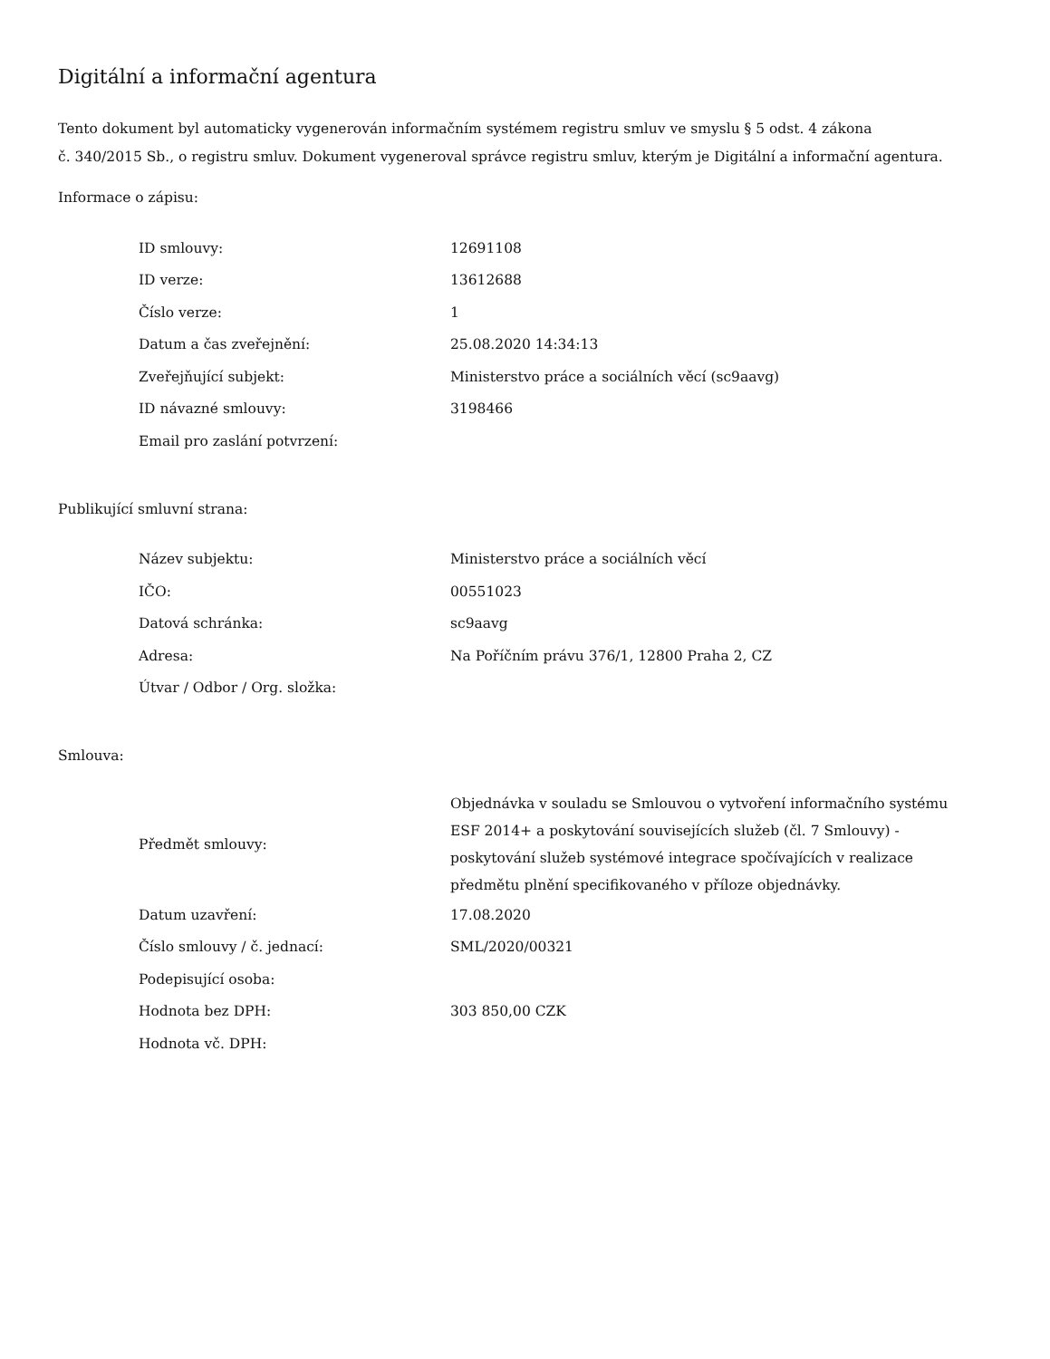Digitální a informační agentura
Tento dokument byl automaticky vygenerován informačním systémem registru smluv ve smyslu § 5 odst. 4 zákona
č. 340/2015 Sb., o registru smluv. Dokument vygeneroval správce registru smluv, kterým je Digitální a informační agentura.
Informace o zápisu:
| ID smlouvy: | 12691108 |
| ID verze: | 13612688 |
| Číslo verze: | 1 |
| Datum a čas zveřejnění: | 25.08.2020 14:34:13 |
| Zveřejňující subjekt: | Ministerstvo práce a sociálních věcí (sc9aavg) |
| ID návazné smlouvy: | 3198466 |
| Email pro zaslání potvrzení: | |
Publikující smluvní strana:
| Název subjektu: | Ministerstvo práce a sociálních věcí |
| IČO: | 00551023 |
| Datová schránka: | sc9aavg |
| Adresa: | Na Poříčním právu 376/1, 12800 Praha 2, CZ |
| Útvar / Odbor / Org. složka: | |
Smlouva:
| Předmět smlouvy: | Objednávka v souladu se Smlouvou o vytvoření informačního systému ESF 2014+ a poskytování souvisejících služeb (čl. 7 Smlouvy) - poskytování služeb systémové integrace spočívajících v realizace předmětu plnění specifikovaného v příloze objednávky. |
| Datum uzavření: | 17.08.2020 |
| Číslo smlouvy / č. jednací: | SML/2020/00321 |
| Podepisující osoba: | |
| Hodnota bez DPH: | 303 850,00 CZK |
| Hodnota vč. DPH: | |